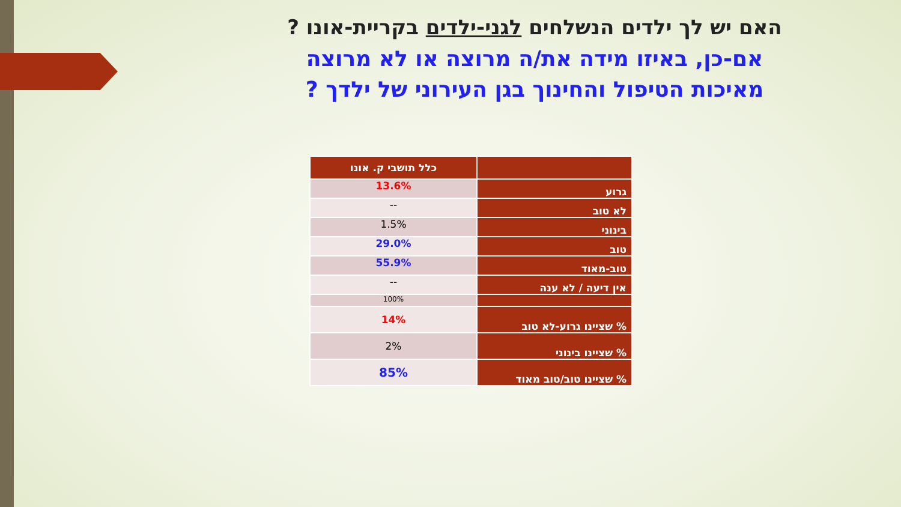האם יש לך ילדים הנשלחים לגני-ילדים בקריית-אונו ?
אם-כן, באיזו מידה את/ה מרוצה או לא מרוצה
מאיכות הטיפול והחינוך בגן העירוני של ילדך ?
| | כלל תושבי ק. אונו |
| --- | --- |
| גרוע | 13.6% |
| לא טוב | -- |
| בינוני | 1.5% |
| טוב | 29.0% |
| טוב-מאוד | 55.9% |
| אין דיעה / לא ענה | -- |
| | 100% |
| % שציינו גרוע-לא טוב | 14% |
| % שציינו בינוני | 2% |
| % שציינו טוב/טוב מאוד | 85% |